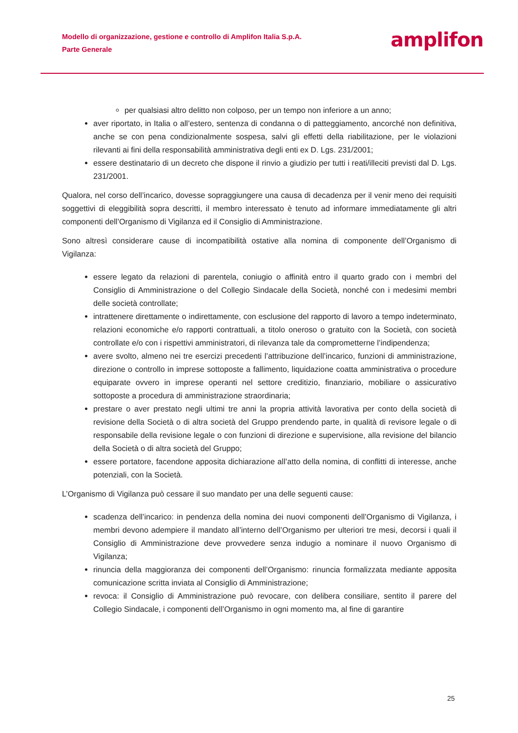Modello di organizzazione, gestione e controllo di Amplifon Italia S.p.A.
Parte Generale
amplifon
per qualsiasi altro delitto non colposo, per un tempo non inferiore a un anno;
aver riportato, in Italia o all’estero, sentenza di condanna o di patteggiamento, ancorché non definitiva, anche se con pena condizionalmente sospesa, salvi gli effetti della riabilitazione, per le violazioni rilevanti ai fini della responsabilità amministrativa degli enti ex D. Lgs. 231/2001;
essere destinatario di un decreto che dispone il rinvio a giudizio per tutti i reati/illeciti previsti dal D. Lgs. 231/2001.
Qualora, nel corso dell’incarico, dovesse sopraggiungere una causa di decadenza per il venir meno dei requisiti soggettivi di eleggibilità sopra descritti, il membro interessato è tenuto ad informare immediatamente gli altri componenti dell’Organismo di Vigilanza ed il Consiglio di Amministrazione.
Sono altresì considerare cause di incompatibilità ostative alla nomina di componente dell’Organismo di Vigilanza:
essere legato da relazioni di parentela, coniugio o affinità entro il quarto grado con i membri del Consiglio di Amministrazione o del Collegio Sindacale della Società, nonché con i medesimi membri delle società controllate;
intrattenere direttamente o indirettamente, con esclusione del rapporto di lavoro a tempo indeterminato, relazioni economiche e/o rapporti contrattuali, a titolo oneroso o gratuito con la Società, con società controllate e/o con i rispettivi amministratori, di rilevanza tale da comprometterne l’indipendenza;
avere svolto, almeno nei tre esercizi precedenti l’attribuzione dell’incarico, funzioni di amministrazione, direzione o controllo in imprese sottoposte a fallimento, liquidazione coatta amministrativa o procedure equiparate ovvero in imprese operanti nel settore creditizio, finanziario, mobiliare o assicurativo sottoposte a procedura di amministrazione straordinaria;
prestare o aver prestato negli ultimi tre anni la propria attività lavorativa per conto della società di revisione della Società o di altra società del Gruppo prendendo parte, in qualità di revisore legale o di responsabile della revisione legale o con funzioni di direzione e supervisione, alla revisione del bilancio della Società o di altra società del Gruppo;
essere portatore, facendone apposita dichiarazione all’atto della nomina, di conflitti di interesse, anche potenziali, con la Società.
L’Organismo di Vigilanza può cessare il suo mandato per una delle seguenti cause:
scadenza dell’incarico: in pendenza della nomina dei nuovi componenti dell’Organismo di Vigilanza, i membri devono adempiere il mandato all’interno dell’Organismo per ulteriori tre mesi, decorsi i quali il Consiglio di Amministrazione deve provvedere senza indugio a nominare il nuovo Organismo di Vigilanza;
rinuncia della maggioranza dei componenti dell’Organismo: rinuncia formalizzata mediante apposita comunicazione scritta inviata al Consiglio di Amministrazione;
revoca: il Consiglio di Amministrazione può revocare, con delibera consiliare, sentito il parere del Collegio Sindacale, i componenti dell’Organismo in ogni momento ma, al fine di garantire
25